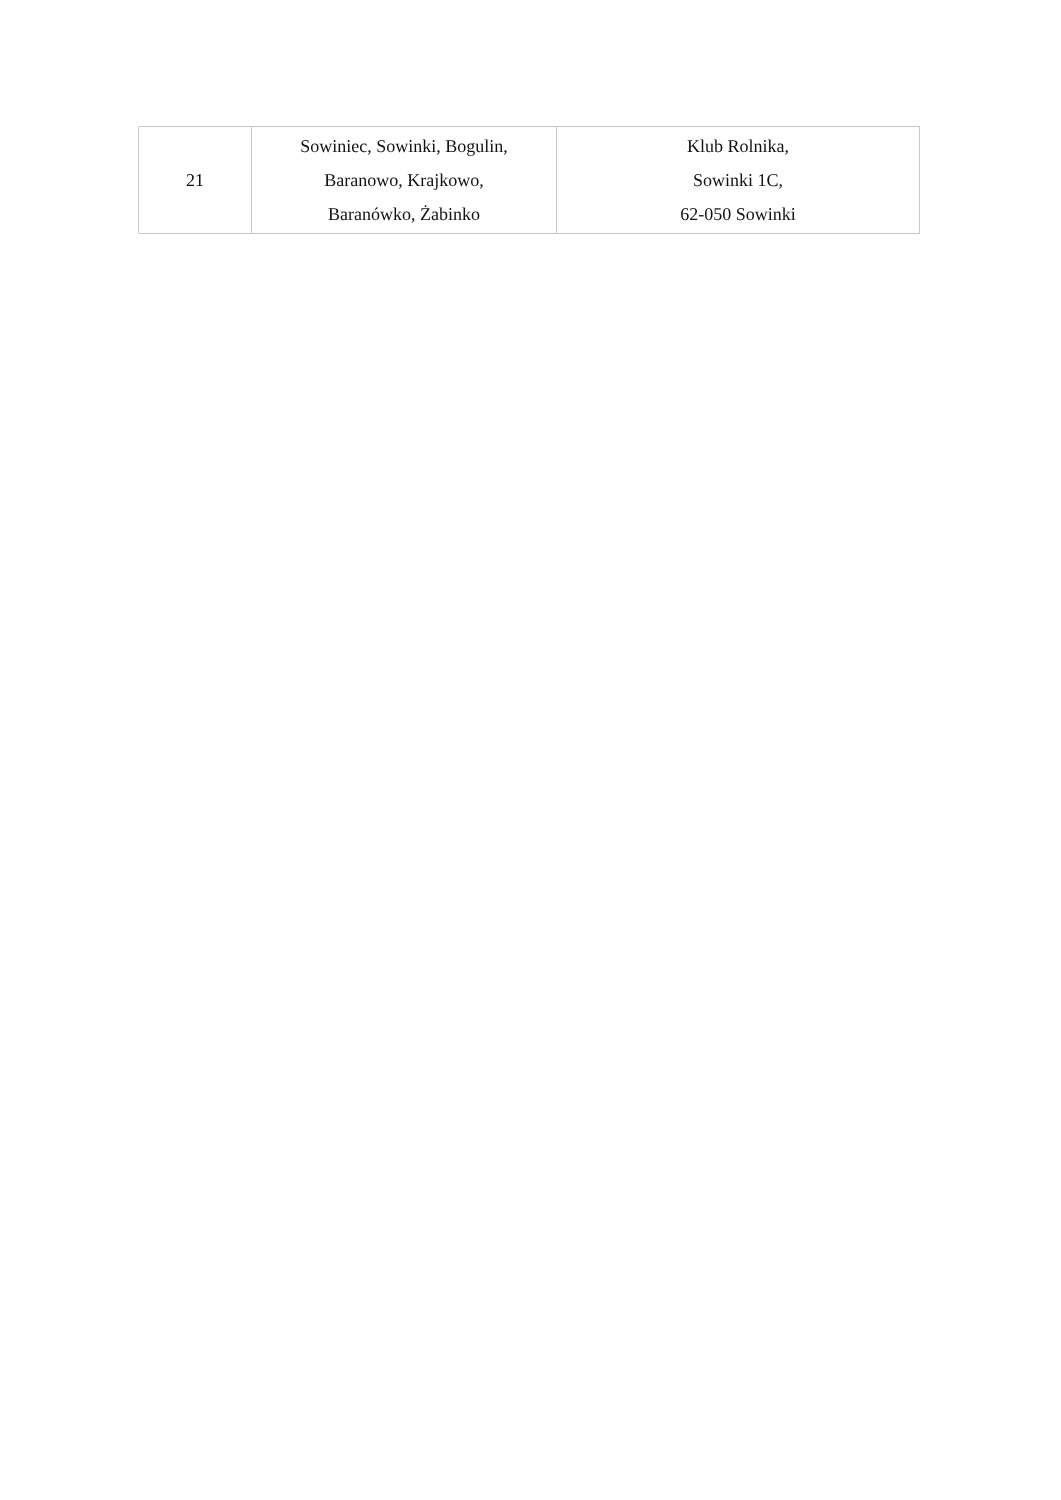| 21 | Sowiniec, Sowinki, Bogulin, Baranowo, Krajkowo, Baranówko, Żabinko | Klub Rolnika, Sowinki 1C, 62-050 Sowinki |